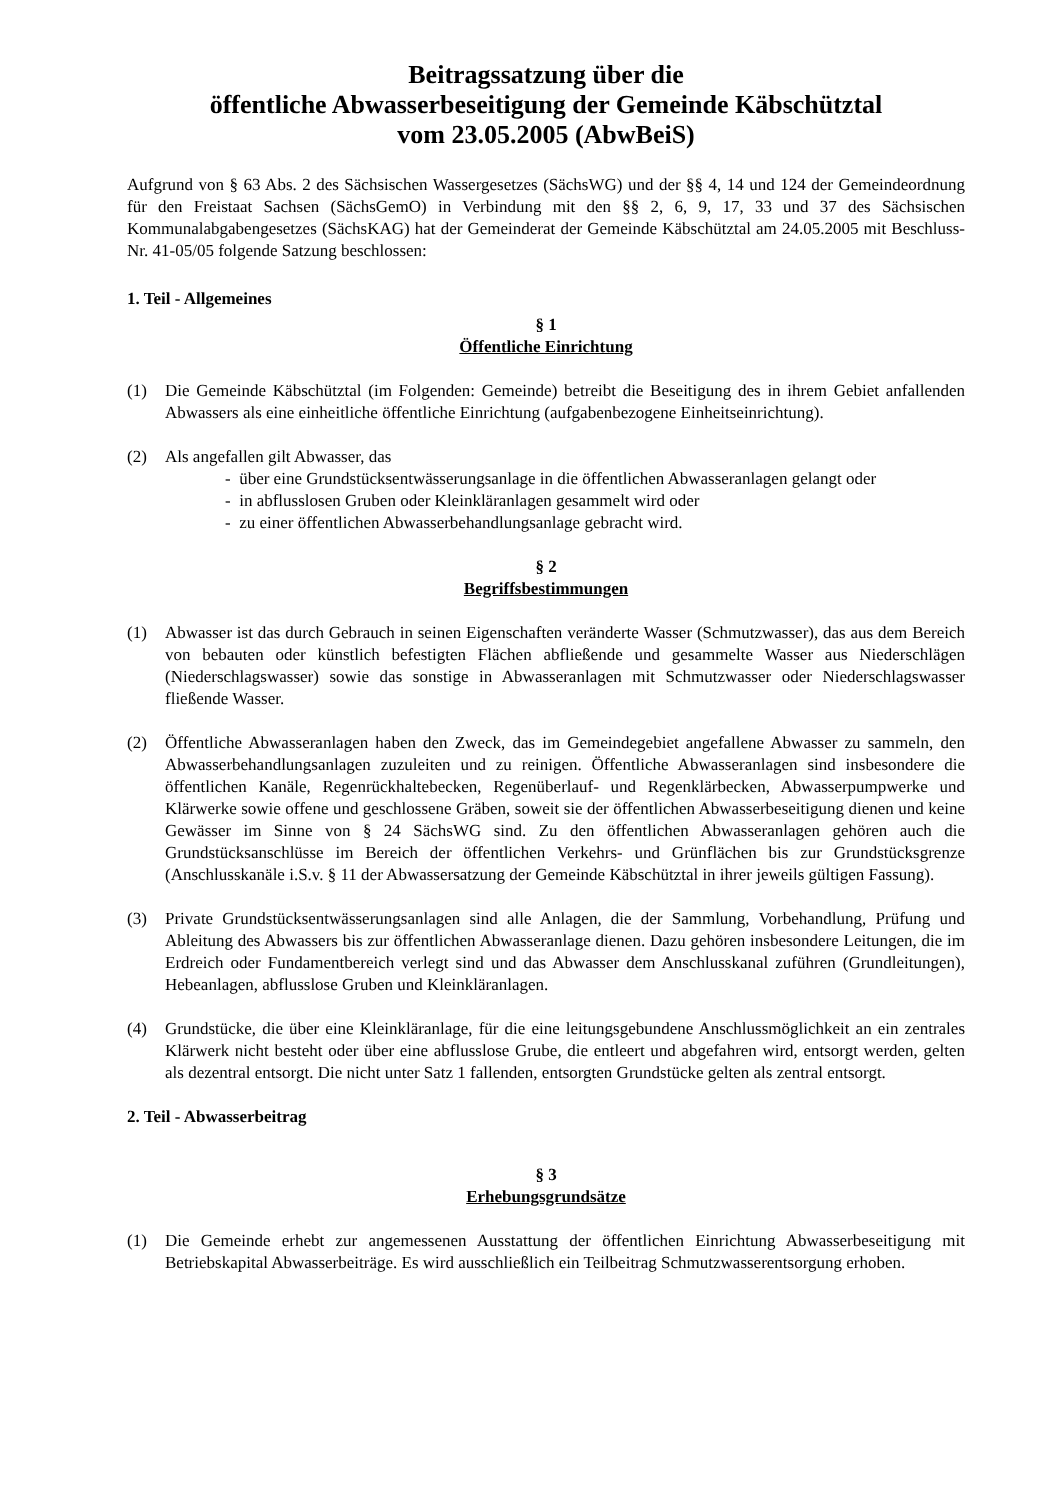Beitragssatzung über die
öffentliche Abwasserbeseitigung der Gemeinde Käbschütztal
vom 23.05.2005 (AbwBeiS)
Aufgrund von § 63 Abs. 2 des Sächsischen Wassergesetzes (SächsWG) und der §§ 4, 14 und 124 der Gemeindeordnung für den Freistaat Sachsen (SächsGemO) in Verbindung mit den §§ 2, 6, 9, 17, 33 und 37 des Sächsischen Kommunalabgabengesetzes (SächsKAG) hat der Gemeinderat der Gemeinde Käbschütztal am 24.05.2005 mit Beschluss-Nr. 41-05/05 folgende Satzung beschlossen:
1. Teil - Allgemeines
§ 1
Öffentliche Einrichtung
(1) Die Gemeinde Käbschütztal (im Folgenden: Gemeinde) betreibt die Beseitigung des in ihrem Gebiet anfallenden Abwassers als eine einheitliche öffentliche Einrichtung (aufgabenbezogene Einheitseinrichtung).
(2) Als angefallen gilt Abwasser, das
- über eine Grundstücksentwässerungsanlage in die öffentlichen Abwasseranlagen gelangt oder
- in abflusslosen Gruben oder Kleinkläranlagen gesammelt wird oder
- zu einer öffentlichen Abwasserbehandlungsanlage gebracht wird.
§ 2
Begriffsbestimmungen
(1) Abwasser ist das durch Gebrauch in seinen Eigenschaften veränderte Wasser (Schmutzwasser), das aus dem Bereich von bebauten oder künstlich befestigten Flächen abfließende und gesammelte Wasser aus Niederschlägen (Niederschlagswasser) sowie das sonstige in Abwasseranlagen mit Schmutzwasser oder Niederschlagswasser fließende Wasser.
(2) Öffentliche Abwasseranlagen haben den Zweck, das im Gemeindegebiet angefallene Abwasser zu sammeln, den Abwasserbehandlungsanlagen zuzuleiten und zu reinigen. Öffentliche Abwasseranlagen sind insbesondere die öffentlichen Kanäle, Regenrückhaltebecken, Regenüberlauf- und Regenklärbecken, Abwasserpumpwerke und Klärwerke sowie offene und geschlossene Gräben, soweit sie der öffentlichen Abwasserbeseitigung dienen und keine Gewässer im Sinne von § 24 SächsWG sind. Zu den öffentlichen Abwasseranlagen gehören auch die Grundstücksanschlüsse im Bereich der öffentlichen Verkehrs- und Grünflächen bis zur Grundstücksgrenze (Anschlusskanäle i.S.v. § 11 der Abwassersatzung der Gemeinde Käbschütztal in ihrer jeweils gültigen Fassung).
(3) Private Grundstücksentwässerungsanlagen sind alle Anlagen, die der Sammlung, Vorbehandlung, Prüfung und Ableitung des Abwassers bis zur öffentlichen Abwasseranlage dienen. Dazu gehören insbesondere Leitungen, die im Erdreich oder Fundamentbereich verlegt sind und das Abwasser dem Anschlusskanal zuführen (Grundleitungen), Hebeanlagen, abflusslose Gruben und Kleinkläranlagen.
(4) Grundstücke, die über eine Kleinkläranlage, für die eine leitungsgebundene Anschlussmöglichkeit an ein zentrales Klärwerk nicht besteht oder über eine abflusslose Grube, die entleert und abgefahren wird, entsorgt werden, gelten als dezentral entsorgt. Die nicht unter Satz 1 fallenden, entsorgten Grundstücke gelten als zentral entsorgt.
2. Teil - Abwasserbeitrag
§ 3
Erhebungsgrundsätze
(1) Die Gemeinde erhebt zur angemessenen Ausstattung der öffentlichen Einrichtung Abwasserbeseitigung mit Betriebskapital Abwasserbeiträge. Es wird ausschließlich ein Teilbeitrag Schmutzwasserentsorgung erhoben.